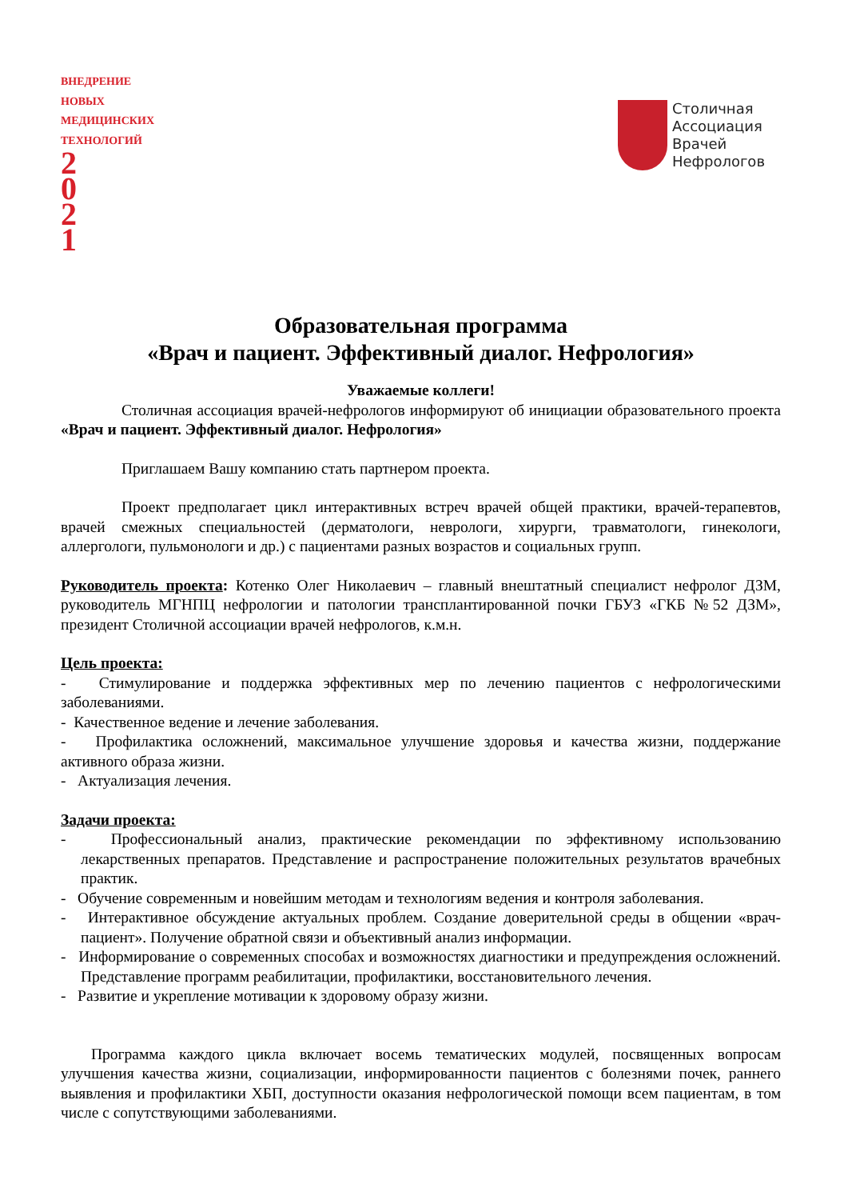ВНЕДРЕНИЕ
НОВЫХ МЕДИЦИНСКИХ ТЕХНОЛОГИЙ
2
0
2
1
Столичная
Ассоциация
Врачей
Нефрологов
Образовательная программа
«Врач и пациент. Эффективный диалог. Нефрология»
Уважаемые коллеги!
Столичная ассоциация врачей-нефрологов информируют об инициации образовательного проекта «Врач и пациент. Эффективный диалог. Нефрология»
Приглашаем Вашу компанию стать партнером проекта.
Проект предполагает цикл интерактивных встреч врачей общей практики, врачей-терапевтов, врачей смежных специальностей (дерматологи, неврологи, хирурги, травматологи, гинекологи, аллергологи, пульмонологи и др.) с пациентами разных возрастов и социальных групп.
Руководитель проекта: Котенко Олег Николаевич – главный внештатный специалист нефролог ДЗМ, руководитель МГНПЦ нефрологии и патологии трансплантированной почки ГБУЗ «ГКБ №52 ДЗМ», президент Столичной ассоциации врачей нефрологов, к.м.н.
Цель проекта:
- Стимулирование и поддержка эффективных мер по лечению пациентов с нефрологическими заболеваниями.
- Качественное ведение и лечение заболевания.
- Профилактика осложнений, максимальное улучшение здоровья и качества жизни, поддержание активного образа жизни.
- Актуализация лечения.
Задачи проекта:
- Профессиональный анализ, практические рекомендации по эффективному использованию лекарственных препаратов. Представление и распространение положительных результатов врачебных практик.
- Обучение современным и новейшим методам и технологиям ведения и контроля заболевания.
- Интерактивное обсуждение актуальных проблем. Создание доверительной среды в общении «врач-пациент». Получение обратной связи и объективный анализ информации.
- Информирование о современных способах и возможностях диагностики и предупреждения осложнений. Представление программ реабилитации, профилактики, восстановительного лечения.
- Развитие и укрепление мотивации к здоровому образу жизни.
Программа каждого цикла включает восемь тематических модулей, посвященных вопросам улучшения качества жизни, социализации, информированности пациентов с болезнями почек, раннего выявления и профилактики ХБП, доступности оказания нефрологической помощи всем пациентам, в том числе с сопутствующими заболеваниями.